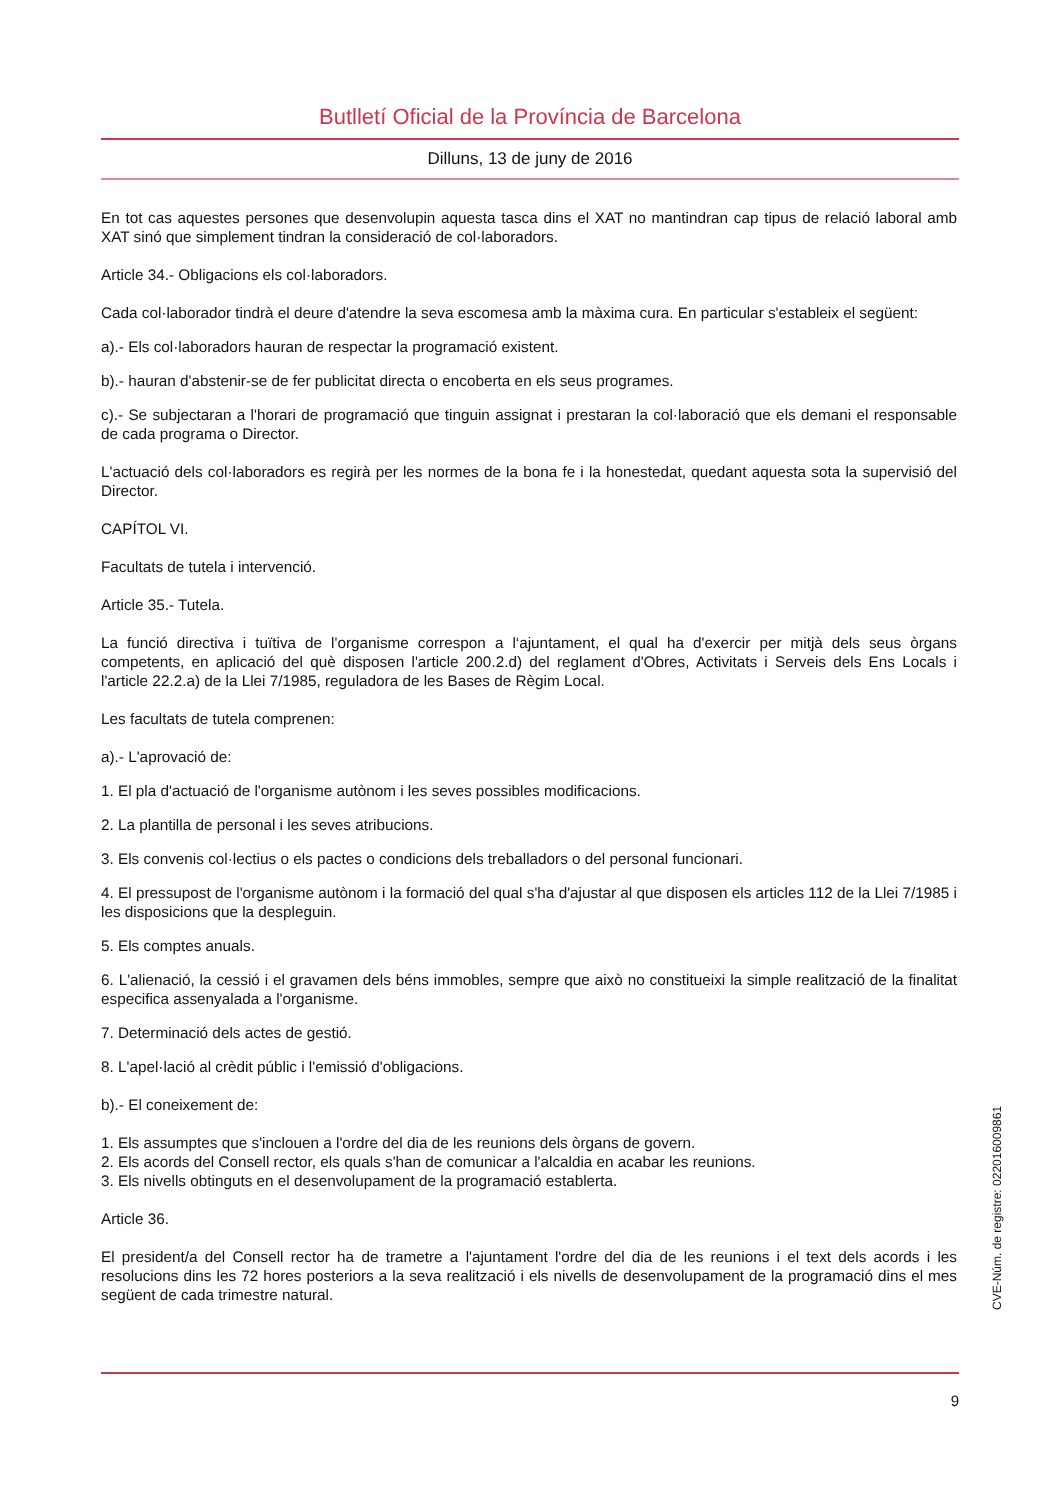Butlletí Oficial de la Província de Barcelona
Dilluns, 13 de juny de 2016
En tot cas aquestes persones que desenvolupin aquesta tasca dins el XAT no mantindran cap tipus de relació laboral amb XAT sinó que simplement tindran la consideració de col·laboradors.
Article 34.- Obligacions els col·laboradors.
Cada col·laborador tindrà el deure d'atendre la seva escomesa amb la màxima cura. En particular s'estableix el següent:
a).- Els col·laboradors hauran de respectar la programació existent.
b).- hauran d'abstenir-se de fer publicitat directa o encoberta en els seus programes.
c).- Se subjectaran a l'horari de programació que tinguin assignat i prestaran la col·laboració que els demani el responsable de cada programa o Director.
L'actuació dels col·laboradors es regirà per les normes de la bona fe i la honestedat, quedant aquesta sota la supervisió del Director.
CAPÍTOL VI.
Facultats de tutela i intervenció.
Article 35.- Tutela.
La funció directiva i tuïtiva de l'organisme correspon a l‘ajuntament, el qual ha d'exercir per mitjà dels seus òrgans competents, en aplicació del què disposen l'article 200.2.d) del reglament d'Obres, Activitats i Serveis dels Ens Locals i l'article 22.2.a) de la Llei 7/1985, reguladora de les Bases de Règim Local.
Les facultats de tutela comprenen:
a).- L'aprovació de:
1. El pla d'actuació de l'organisme autònom i les seves possibles modificacions.
2. La plantilla de personal i les seves atribucions.
3. Els convenis col·lectius o els pactes o condicions dels treballadors o del personal funcionari.
4. El pressupost de l'organisme autònom i la formació del qual s'ha d'ajustar al que disposen els articles 112 de la Llei 7/1985 i les disposicions que la despleguin.
5. Els comptes anuals.
6. L'alienació, la cessió i el gravamen dels béns immobles, sempre que això no constitueixi la simple realització de la finalitat especifica assenyalada a l'organisme.
7. Determinació dels actes de gestió.
8. L'apel·lació al crèdit públic i l'emissió d'obligacions.
b).- El coneixement de:
1. Els assumptes que s'inclouen a l'ordre del dia de les reunions dels òrgans de govern.
2. Els acords del Consell rector, els quals s'han de comunicar a l'alcaldia en acabar les reunions.
3. Els nivells obtinguts en el desenvolupament de la programació establerta.
Article 36.
El president/a del Consell rector ha de trametre a l'ajuntament l'ordre del dia de les reunions i el text dels acords i les resolucions dins les 72 hores posteriors a la seva realització i els nivells de desenvolupament de la programació dins el mes següent de cada trimestre natural.
CVE-Núm. de registre: 022016009861
9